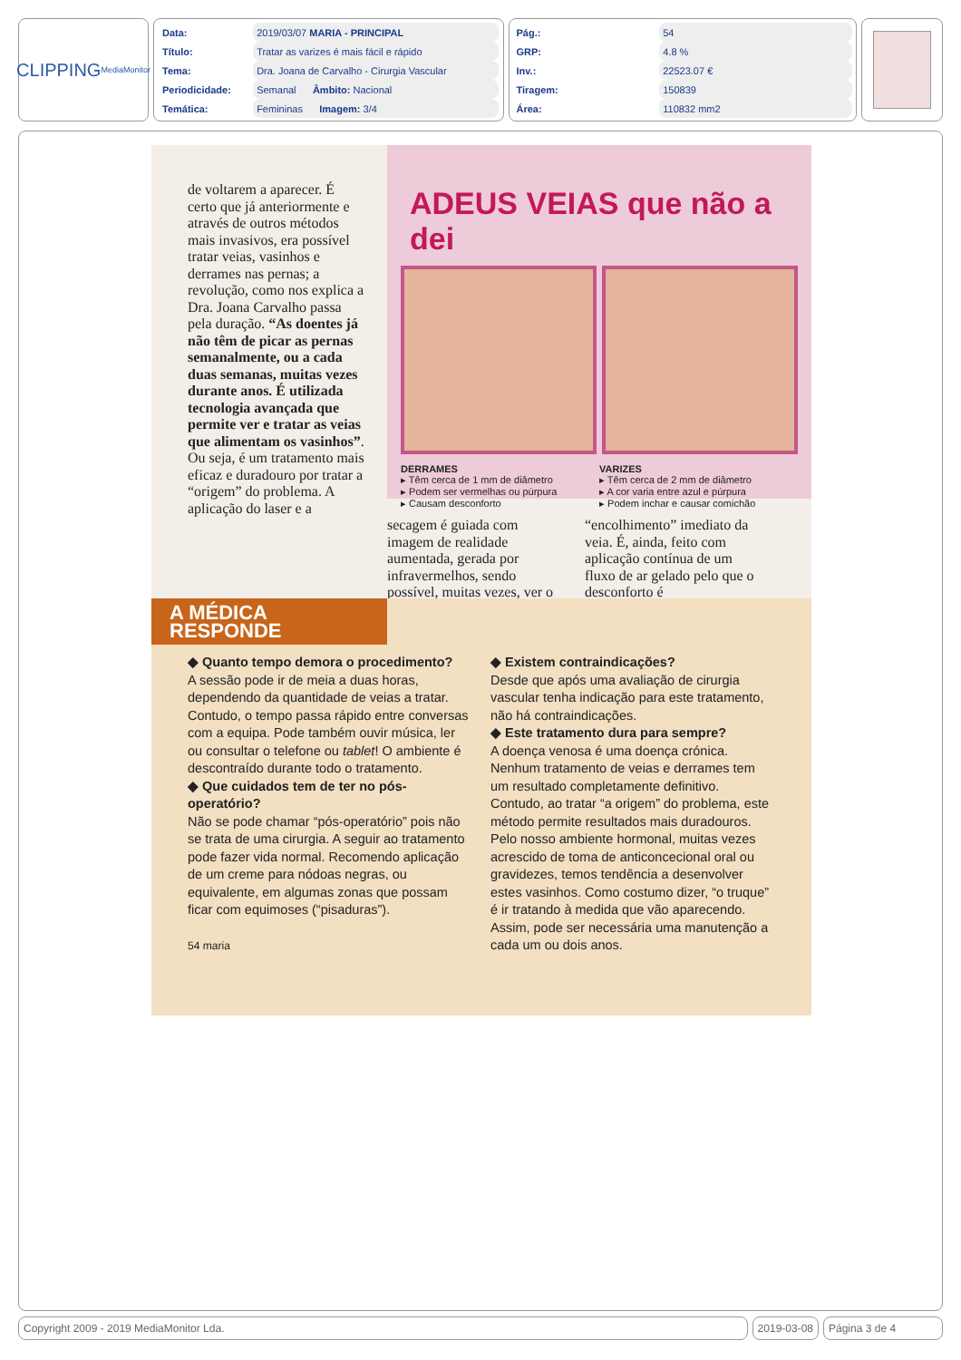CLIPPING MediaMonitor
| Data: | 2019/03/07 MARIA - PRINCIPAL |
| Título: | Tratar as varizes é mais fácil e rápido |
| Tema: | Dra. Joana de Carvalho - Cirurgia Vascular |
| Periodicidade: | Semanal Âmbito: Nacional |
| Temática: | Femininas Imagem: 3/4 |
| Pág.: | 54 |
| GRP: | 4.8 % |
| Inv.: | 22523.07 € |
| Tiragem: | 150839 |
| Área: | 110832 mm2 |
de voltarem a aparecer. É certo que já anteriormente e através de outros métodos mais invasivos, era possível tratar veias, vasinhos e derrames nas pernas; a revolução, como nos explica a Dra. Joana Carvalho passa pela duração. “As doentes já não têm de picar as pernas semanalmente, ou a cada duas semanas, muitas vezes durante anos. É utilizada tecnologia avançada que permite ver e tratar as veias que alimentam os vasinhos”. Ou seja, é um tratamento mais eficaz e duradouro por tratar a “origem” do problema. A aplicação do laser e a
ADEUS VEIAS que não a dei
DERRAMES
▸ Têm cerca de 1 mm de diâmetro
▸ Podem ser vermelhas ou púrpura
▸ Causam desconforto
VARIZES
▸ Têm cerca de 2 mm de diâmetro
▸ A cor varia entre azul e púrpura
▸ Podem inchar e causar comichão
secagem é guiada com imagem de realidade aumentada, gerada por infravermelhos, sendo possível, muitas vezes, ver o
“encolhimento” imediato da veia. É, ainda, feito com aplicação contínua de um fluxo de ar gelado pelo que o desconforto é
A MÉDICA RESPONDE
◆ Quanto tempo demora o procedimento?
A sessão pode ir de meia a duas horas, dependendo da quantidade de veias a tratar. Contudo, o tempo passa rápido entre conversas com a equipa. Pode também ouvir música, ler ou consultar o telefone ou tablet! O ambiente é descontraído durante todo o tratamento.
◆ Que cuidados tem de ter no pós-operatório?
Não se pode chamar “pós-operatório” pois não se trata de uma cirurgia. A seguir ao tratamento pode fazer vida normal. Recomendo aplicação de um creme para nódoas negras, ou equivalente, em algumas zonas que possam ficar com equimoses (“pisaduras”).
54 maria
◆ Existem contraindicações?
Desde que após uma avaliação de cirurgia vascular tenha indicação para este tratamento, não há contraindicações.
◆ Este tratamento dura para sempre?
A doença venosa é uma doença crónica. Nenhum tratamento de veias e derrames tem um resultado completamente definitivo. Contudo, ao tratar “a origem” do problema, este método permite resultados mais duradouros. Pelo nosso ambiente hormonal, muitas vezes acrescido de toma de anticoncecional oral ou gravidezes, temos tendência a desenvolver estes vasinhos. Como costumo dizer, “o truque” é ir tratando à medida que vão aparecendo. Assim, pode ser necessária uma manutenção a cada um ou dois anos.
Copyright 2009 - 2019 MediaMonitor Lda.
2019-03-08 Página 3 de 4